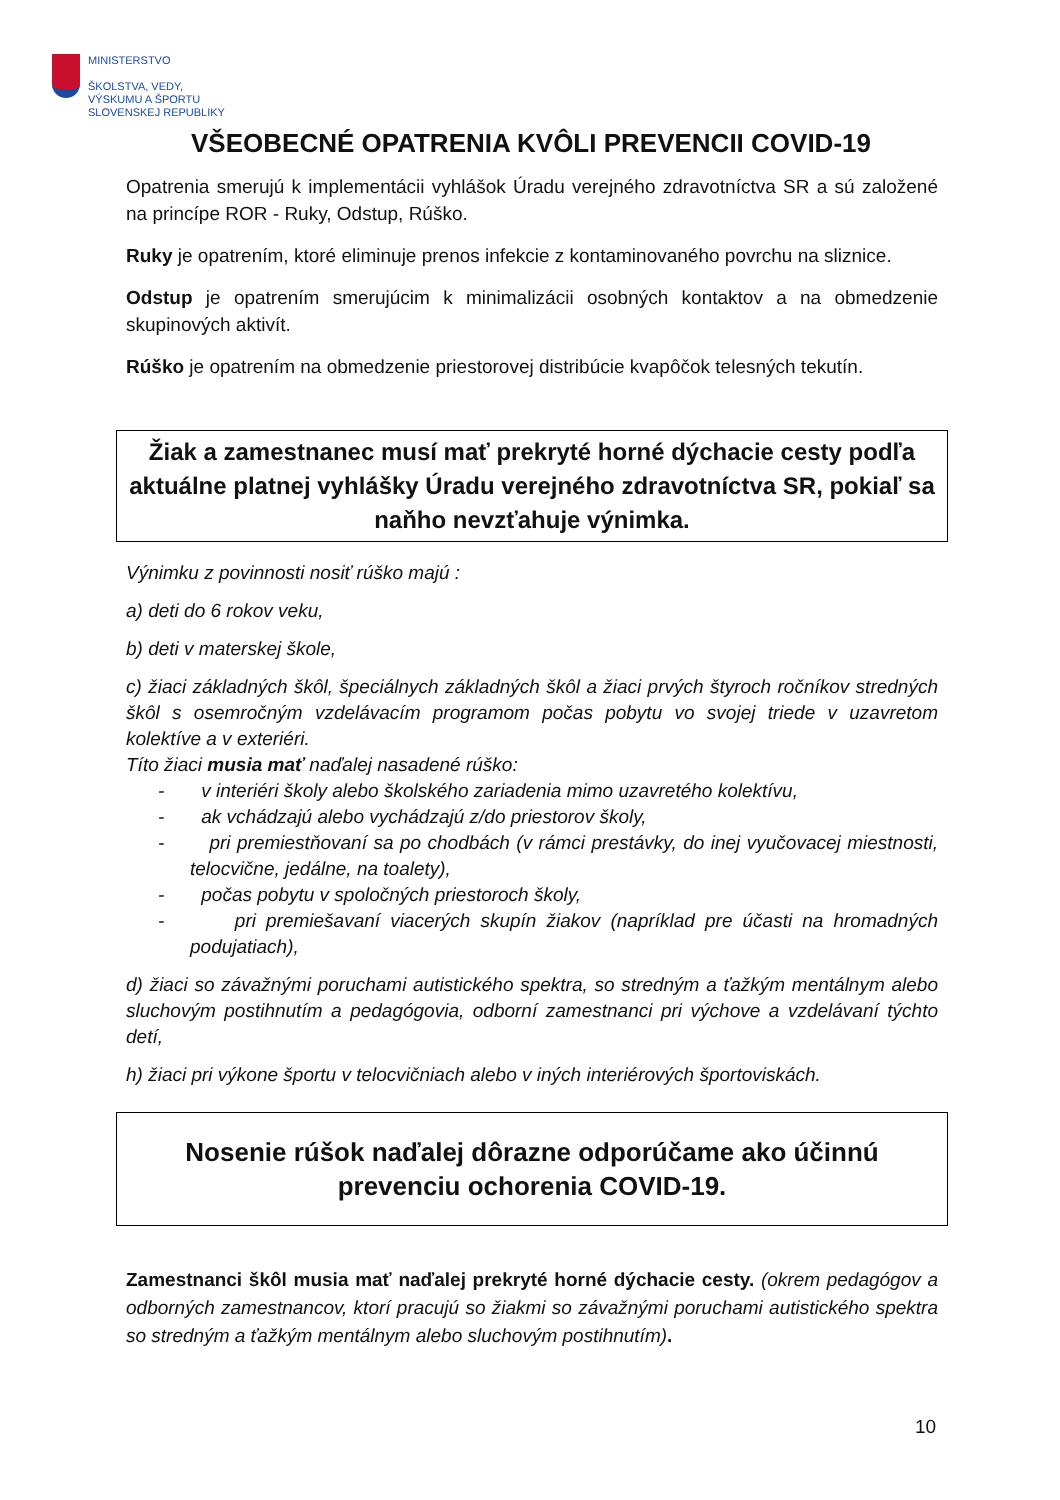MINISTERSTVO
ŠKOLSTVA, VEDY,
VÝSKUMU A ŠPORTU
SLOVENSKEJ REPUBLIKY
VŠEOBECNÉ OPATRENIA KVÔLI PREVENCII COVID-19
Opatrenia smerujú k implementácii vyhlášok Úradu verejného zdravotníctva SR a sú založené na princípe ROR - Ruky, Odstup, Rúško.
Ruky je opatrením, ktoré eliminuje prenos infekcie z kontaminovaného povrchu na sliznice.
Odstup je opatrením smerujúcim k minimalizácii osobných kontaktov a na obmedzenie skupinových aktivít.
Rúško je opatrením na obmedzenie priestorovej distribúcie kvapôčok telesných tekutín.
Žiak a zamestnanec musí mať prekryté horné dýchacie cesty podľa aktuálne platnej vyhlášky Úradu verejného zdravotníctva SR, pokiaľ sa naňho nevzťahuje výnimka.
Výnimku z povinnosti nosiť rúško majú :
a) deti do 6 rokov veku,
b) deti v materskej škole,
c) žiaci základných škôl, špeciálnych základných škôl a žiaci prvých štyroch ročníkov stredných škôl s osemročným vzdelávacím programom počas pobytu vo svojej triede v uzavretom kolektíve a v exteriéri.
Títo žiaci musia mať naďalej nasadené rúško:
- v interiéri školy alebo školského zariadenia mimo uzavretého kolektívu,
- ak vchádzajú alebo vychádzajú z/do priestorov školy,
- pri premiestňovaní sa po chodbách (v rámci prestávky, do inej vyučovacej miestnosti, telocvične, jedálne, na toalety),
- počas pobytu v spoločných priestoroch školy,
- pri premiešavaní viacerých skupín žiakov (napríklad pre účasti na hromadných podujatiach),
d) žiaci so závažnými poruchami autistického spektra, so stredným a ťažkým mentálnym alebo sluchovým postihnutím a pedagógovia, odborní zamestnanci pri výchove a vzdelávaní týchto detí,
h) žiaci pri výkone športu v telocvičniach alebo v iných interiérových športoviskách.
Nosenie rúšok naďalej dôrazne odporúčame ako účinnú prevenciu ochorenia COVID-19.
Zamestnanci škôl musia mať naďalej prekryté horné dýchacie cesty. (okrem pedagógov a odborných zamestnancov, ktorí pracujú so žiakmi so závažnými poruchami autistického spektra so stredným a ťažkým mentálnym alebo sluchovým postihnutím).
10